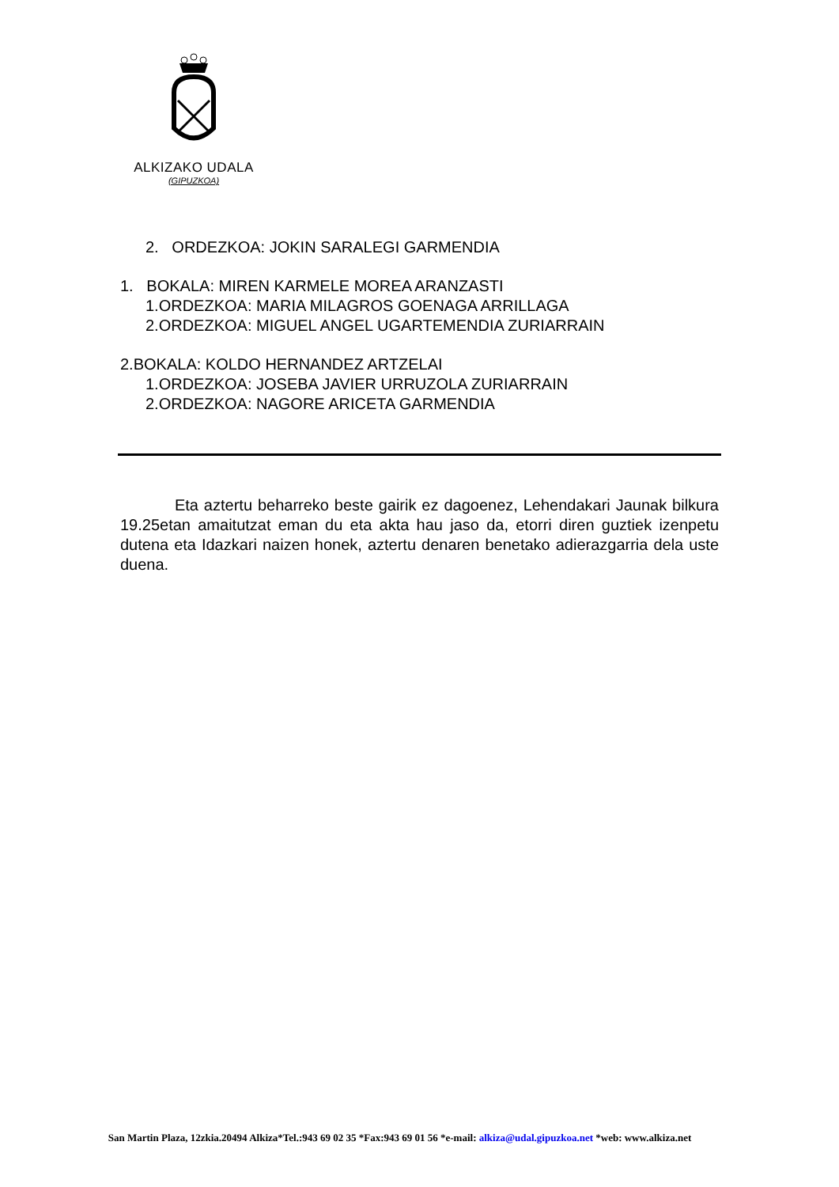ALKIZAKO UDALA
(GIPUZKOA)
2. ORDEZKOA: JOKIN SARALEGI GARMENDIA
1. BOKALA: MIREN KARMELE MOREA ARANZASTI
1.ORDEZKOA: MARIA MILAGROS GOENAGA ARRILLAGA
2.ORDEZKOA: MIGUEL ANGEL UGARTEMENDIA ZURIARRAIN
2.BOKALA: KOLDO HERNANDEZ ARTZELAI
1.ORDEZKOA: JOSEBA JAVIER URRUZOLA ZURIARRAIN
2.ORDEZKOA: NAGORE ARICETA GARMENDIA
Eta aztertu beharreko beste gairik ez dagoenez, Lehendakari Jaunak bilkura 19.25etan amaitutzat eman du eta akta hau jaso da, etorri diren guztiek izenpetu dutena eta Idazkari naizen honek, aztertu denaren benetako adierazgarria dela uste duena.
San Martin Plaza, 12zkia.20494 Alkiza*Tel.:943 69 02 35 *Fax:943 69 01 56 *e-mail: alkiza@udal.gipuzkoa.net *web: www.alkiza.net